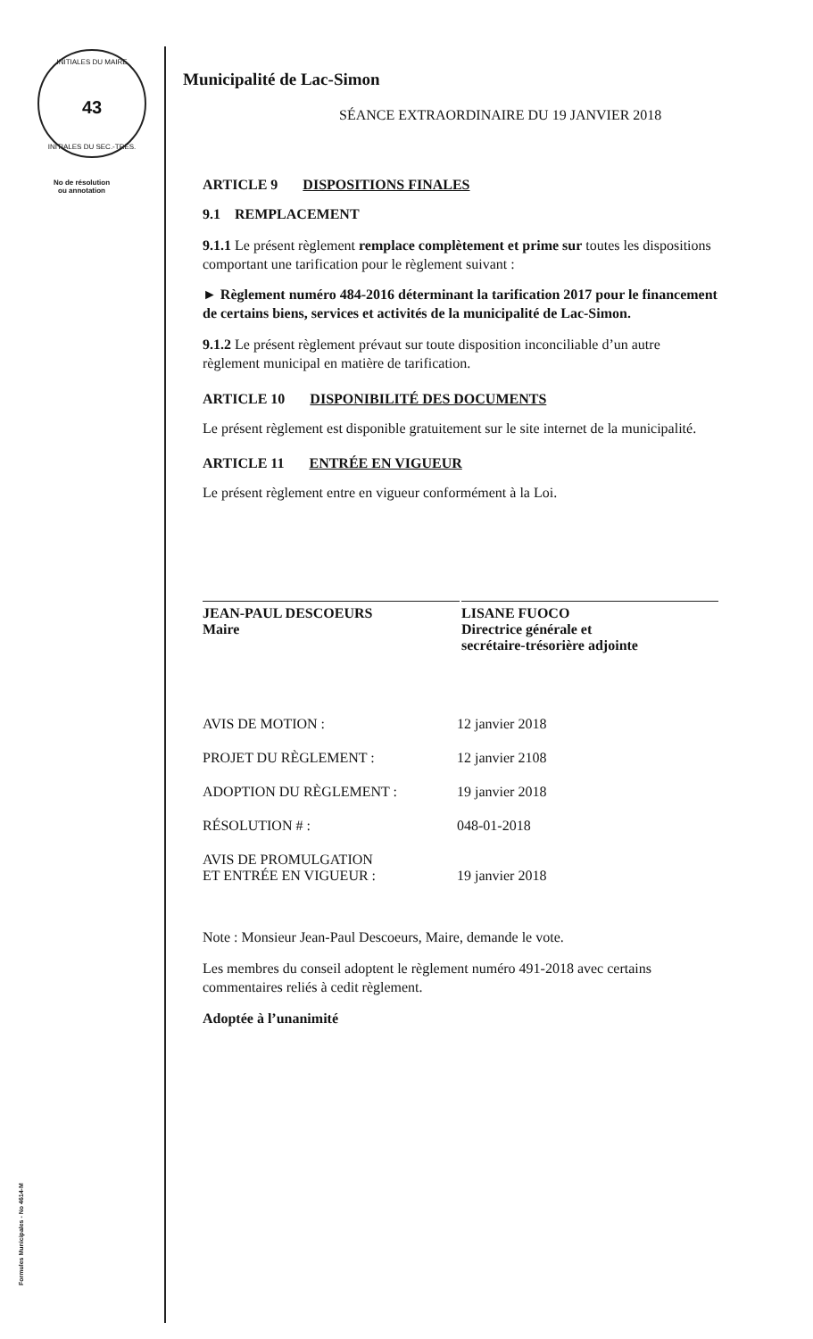INITIALES DU MAIRE
43
INITIALES DU SEC.-TRÉS.
No de résolution
ou annotation
Formules Municipales - No 4614-M
Municipalité de Lac-Simon
SÉANCE EXTRAORDINAIRE DU 19 JANVIER 2018
ARTICLE 9 DISPOSITIONS FINALES
9.1 REMPLACEMENT
9.1.1 Le présent règlement remplace complètement et prime sur toutes les dispositions comportant une tarification pour le règlement suivant :
► Règlement numéro 484-2016 déterminant la tarification 2017 pour le financement de certains biens, services et activités de la municipalité de Lac-Simon.
9.1.2 Le présent règlement prévaut sur toute disposition inconciliable d’un autre règlement municipal en matière de tarification.
ARTICLE 10 DISPONIBILITÉ DES DOCUMENTS
Le présent règlement est disponible gratuitement sur le site internet de la municipalité.
ARTICLE 11 ENTRÉE EN VIGUEUR
Le présent règlement entre en vigueur conformément à la Loi.
JEAN-PAUL DESCOEURS
Maire
LISANE FUOCO
Directrice générale et
secrétaire-trésorière adjointe
| AVIS DE MOTION : | 12 janvier 2018 |
| PROJET DU RÈGLEMENT : | 12 janvier 2108 |
| ADOPTION DU RÈGLEMENT : | 19 janvier 2018 |
| RÉSOLUTION # : | 048-01-2018 |
| AVIS DE PROMULGATION ET ENTRÉE EN VIGUEUR : | 19 janvier 2018 |
Note : Monsieur Jean-Paul Descoeurs, Maire, demande le vote.
Les membres du conseil adoptent le règlement numéro 491-2018 avec certains commentaires reliés à cedit règlement.
Adoptée à l’unanimité